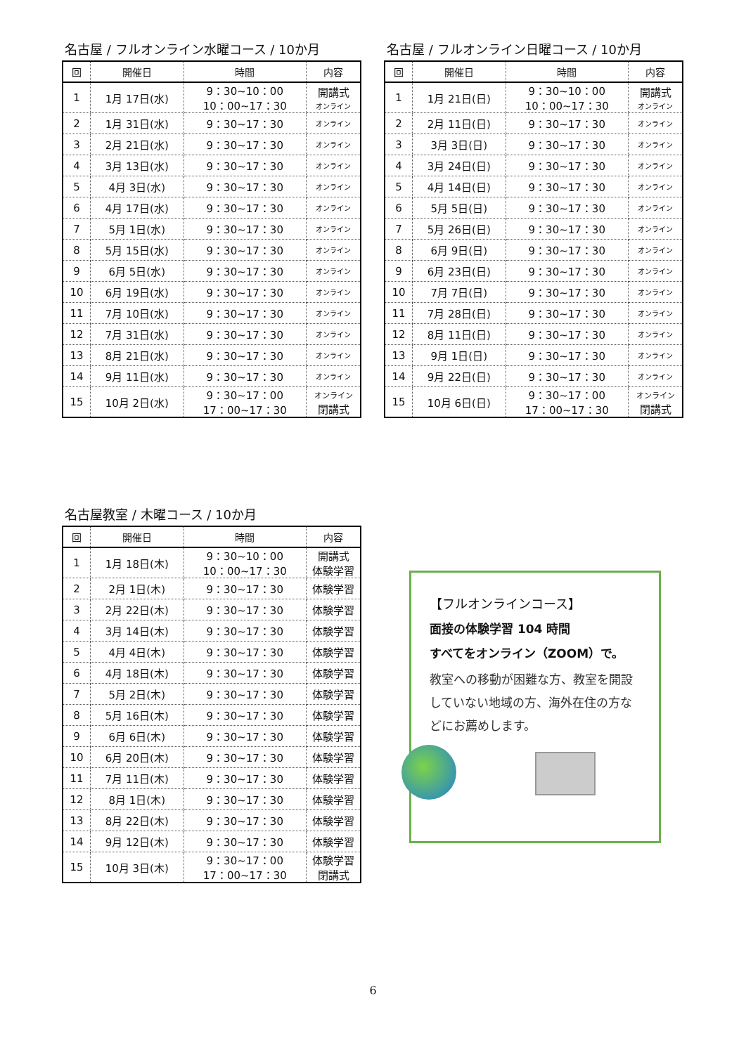名古屋 / フルオンライン水曜コース / 10か月
| 回 | 開催日 | 時間 | 内容 |
| --- | --- | --- | --- |
| 1 | 1月 17日(水) | 9：30~10：00 10：00~17：30 | 開講式 オンライン |
| 2 | 1月 31日(水) | 9：30~17：30 | オンライン |
| 3 | 2月 21日(水) | 9：30~17：30 | オンライン |
| 4 | 3月 13日(水) | 9：30~17：30 | オンライン |
| 5 | 4月 3日(水) | 9：30~17：30 | オンライン |
| 6 | 4月 17日(水) | 9：30~17：30 | オンライン |
| 7 | 5月 1日(水) | 9：30~17：30 | オンライン |
| 8 | 5月 15日(水) | 9：30~17：30 | オンライン |
| 9 | 6月 5日(水) | 9：30~17：30 | オンライン |
| 10 | 6月 19日(水) | 9：30~17：30 | オンライン |
| 11 | 7月 10日(水) | 9：30~17：30 | オンライン |
| 12 | 7月 31日(水) | 9：30~17：30 | オンライン |
| 13 | 8月 21日(水) | 9：30~17：30 | オンライン |
| 14 | 9月 11日(水) | 9：30~17：30 | オンライン |
| 15 | 10月 2日(水) | 9：30~17：00 17：00~17：30 | オンライン 閉講式 |
名古屋 / フルオンライン日曜コース / 10か月
| 回 | 開催日 | 時間 | 内容 |
| --- | --- | --- | --- |
| 1 | 1月 21日(日) | 9：30~10：00 10：00~17：30 | 開講式 オンライン |
| 2 | 2月 11日(日) | 9：30~17：30 | オンライン |
| 3 | 3月 3日(日) | 9：30~17：30 | オンライン |
| 4 | 3月 24日(日) | 9：30~17：30 | オンライン |
| 5 | 4月 14日(日) | 9：30~17：30 | オンライン |
| 6 | 5月 5日(日) | 9：30~17：30 | オンライン |
| 7 | 5月 26日(日) | 9：30~17：30 | オンライン |
| 8 | 6月 9日(日) | 9：30~17：30 | オンライン |
| 9 | 6月 23日(日) | 9：30~17：30 | オンライン |
| 10 | 7月 7日(日) | 9：30~17：30 | オンライン |
| 11 | 7月 28日(日) | 9：30~17：30 | オンライン |
| 12 | 8月 11日(日) | 9：30~17：30 | オンライン |
| 13 | 9月 1日(日) | 9：30~17：30 | オンライン |
| 14 | 9月 22日(日) | 9：30~17：30 | オンライン |
| 15 | 10月 6日(日) | 9：30~17：00 17：00~17：30 | オンライン 閉講式 |
名古屋教室 / 木曜コース / 10か月
| 回 | 開催日 | 時間 | 内容 |
| --- | --- | --- | --- |
| 1 | 1月 18日(木) | 9：30~10：00 10：00~17：30 | 開講式 体験学習 |
| 2 | 2月 1日(木) | 9：30~17：30 | 体験学習 |
| 3 | 2月 22日(木) | 9：30~17：30 | 体験学習 |
| 4 | 3月 14日(木) | 9：30~17：30 | 体験学習 |
| 5 | 4月 4日(木) | 9：30~17：30 | 体験学習 |
| 6 | 4月 18日(木) | 9：30~17：30 | 体験学習 |
| 7 | 5月 2日(木) | 9：30~17：30 | 体験学習 |
| 8 | 5月 16日(木) | 9：30~17：30 | 体験学習 |
| 9 | 6月 6日(木) | 9：30~17：30 | 体験学習 |
| 10 | 6月 20日(木) | 9：30~17：30 | 体験学習 |
| 11 | 7月 11日(木) | 9：30~17：30 | 体験学習 |
| 12 | 8月 1日(木) | 9：30~17：30 | 体験学習 |
| 13 | 8月 22日(木) | 9：30~17：30 | 体験学習 |
| 14 | 9月 12日(木) | 9：30~17：30 | 体験学習 |
| 15 | 10月 3日(木) | 9：30~17：00 17：00~17：30 | 体験学習 閉講式 |
【フルオンラインコース】
面接の体験学習 104 時間
すべてをオンライン（ZOOM）で。
教室への移動が困難な方、教室を開設していない地域の方、海外在住の方などにお薦めします。
6